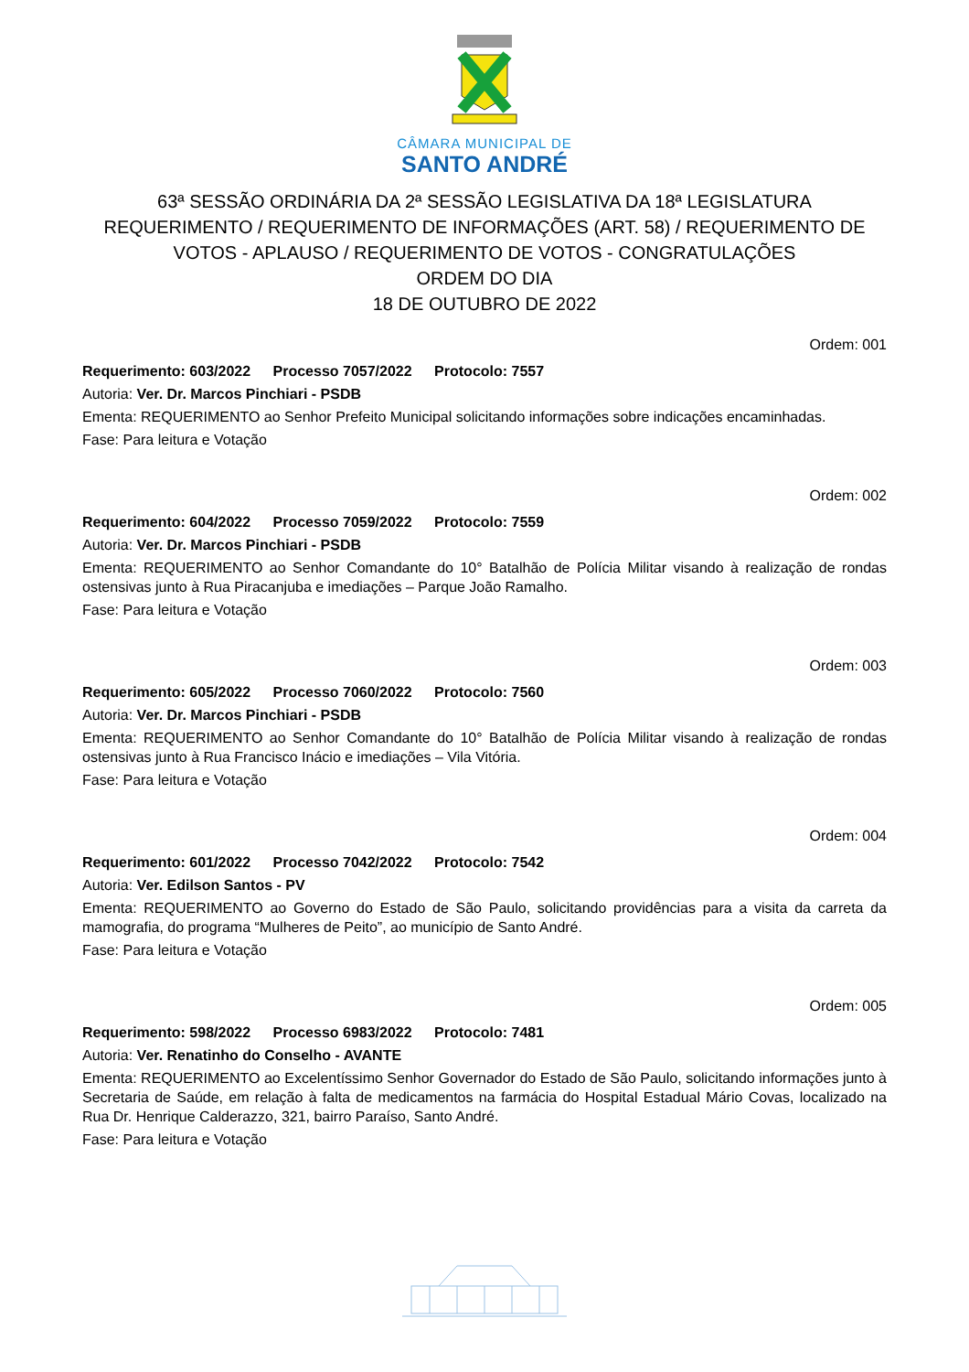CÂMARA MUNICIPAL DE
SANTO ANDRÉ
63ª SESSÃO ORDINÁRIA DA 2ª SESSÃO LEGISLATIVA DA 18ª LEGISLATURA
REQUERIMENTO / REQUERIMENTO DE INFORMAÇÕES (ART. 58) / REQUERIMENTO DE VOTOS - APLAUSO / REQUERIMENTO DE VOTOS - CONGRATULAÇÕES
ORDEM DO DIA
18 DE OUTUBRO DE 2022
Ordem: 001
Requerimento: 603/2022 Processo 7057/2022 Protocolo: 7557
Autoria: Ver. Dr. Marcos Pinchiari - PSDB
Ementa: REQUERIMENTO ao Senhor Prefeito Municipal solicitando informações sobre indicações encaminhadas.
Fase: Para leitura e Votação
Ordem: 002
Requerimento: 604/2022 Processo 7059/2022 Protocolo: 7559
Autoria: Ver. Dr. Marcos Pinchiari - PSDB
Ementa: REQUERIMENTO ao Senhor Comandante do 10° Batalhão de Polícia Militar visando à realização de rondas ostensivas junto à Rua Piracanjuba e imediações – Parque João Ramalho.
Fase: Para leitura e Votação
Ordem: 003
Requerimento: 605/2022 Processo 7060/2022 Protocolo: 7560
Autoria: Ver. Dr. Marcos Pinchiari - PSDB
Ementa: REQUERIMENTO ao Senhor Comandante do 10° Batalhão de Polícia Militar visando à realização de rondas ostensivas junto à Rua Francisco Inácio e imediações – Vila Vitória.
Fase: Para leitura e Votação
Ordem: 004
Requerimento: 601/2022 Processo 7042/2022 Protocolo: 7542
Autoria: Ver. Edilson Santos - PV
Ementa: REQUERIMENTO ao Governo do Estado de São Paulo, solicitando providências para a visita da carreta da mamografia, do programa “Mulheres de Peito”, ao município de Santo André.
Fase: Para leitura e Votação
Ordem: 005
Requerimento: 598/2022 Processo 6983/2022 Protocolo: 7481
Autoria: Ver. Renatinho do Conselho - AVANTE
Ementa: REQUERIMENTO ao Excelentíssimo Senhor Governador do Estado de São Paulo, solicitando informações junto à Secretaria de Saúde, em relação à falta de medicamentos na farmácia do Hospital Estadual Mário Covas, localizado na Rua Dr. Henrique Calderazzo, 321, bairro Paraíso, Santo André.
Fase: Para leitura e Votação